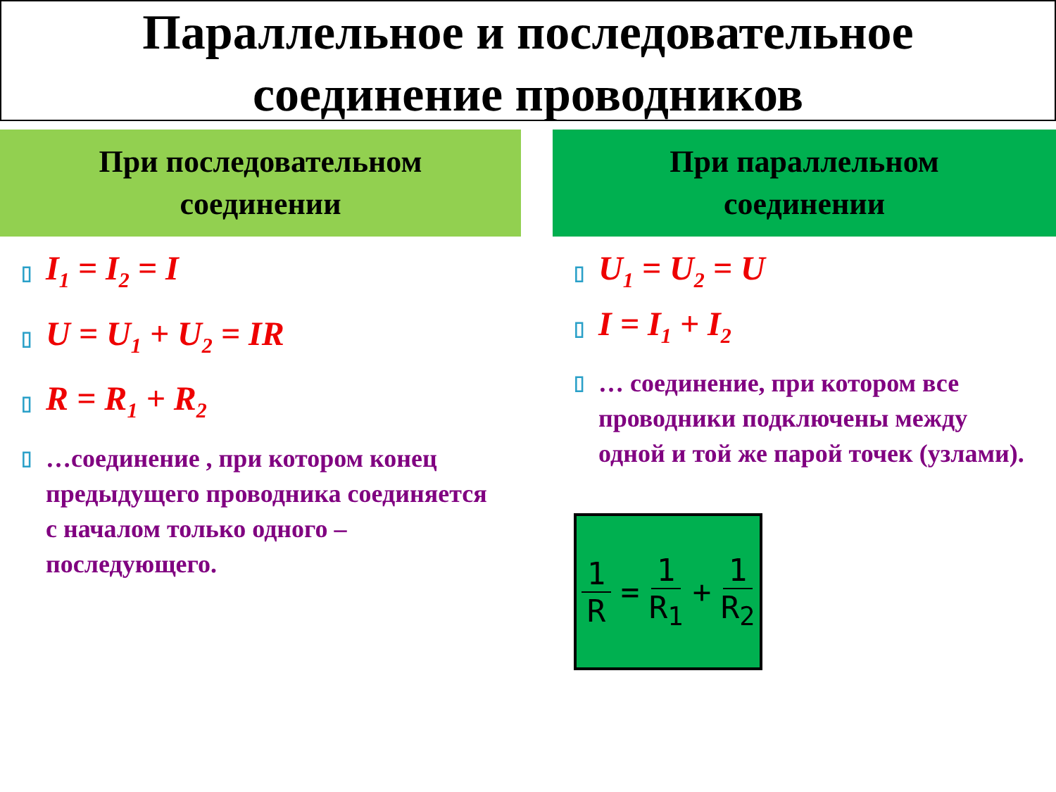Параллельное и последовательное
соединение проводников
При последовательном
соединении
▯ I<sub>1</sub> = I<sub>2</sub> = I
▯ U = U<sub>1</sub> + U<sub>2</sub> = IR
▯ R = R<sub>1</sub> + R<sub>2</sub>
▯ …соединение , при котором конец предыдущего проводника соединяется с началом только одного – последующего.
При параллельном
соединении
▯ U<sub>1</sub> = U<sub>2</sub> = U
▯ I = I<sub>1</sub> + I<sub>2</sub>
▯ … соединение, при котором все проводники подключены между одной и той же парой точек (узлами).
1 R = 1 R<sub>1</sub> + 1 R<sub>2</sub>